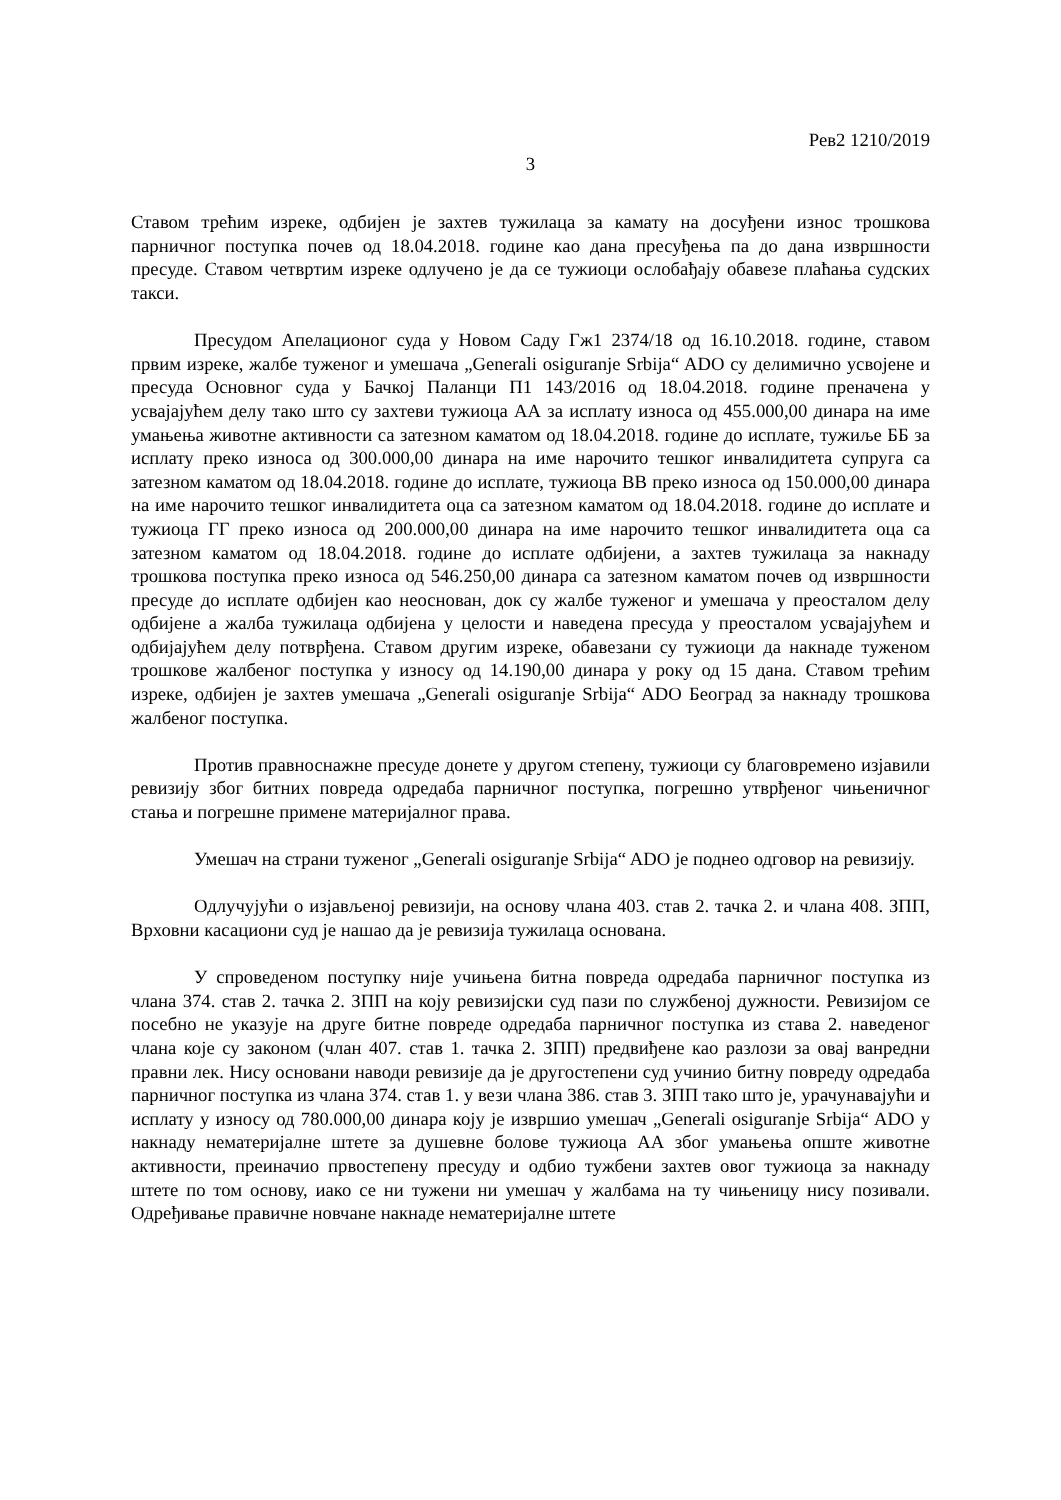Рев2 1210/2019
3
Ставом трећим изреке, одбијен је захтев тужилаца за камату на досуђени износ трошкова парничног поступка почев од 18.04.2018. године као дана пресуђења па до дана извршности пресуде. Ставом четвртим изреке одлучено је да се тужиоци ослобађају обавезе плаћања судских такси.
Пресудом Апелационог суда у Новом Саду Гж1 2374/18 од 16.10.2018. године, ставом првим изреке, жалбе туженог и умешача „Generali osiguranje Srbija“ ADO су делимично усвојене и пресуда Основног суда у Бачкој Паланци П1 143/2016 од 18.04.2018. године преначена у усвајајућем делу тако што су захтеви тужиоца АА за исплату износа од 455.000,00 динара на име умањења животне активности са затезном каматом од 18.04.2018. године до исплате, тужиље ББ за исплату преко износа од 300.000,00 динара на име нарочито тешког инвалидитета супруга са затезном каматом од 18.04.2018. године до исплате, тужиоца ВВ преко износа од 150.000,00 динара на име нарочито тешког инвалидитета оца са затезном каматом од 18.04.2018. године до исплате и тужиоца ГГ преко износа од 200.000,00 динара на име нарочито тешког инвалидитета оца са затезном каматом од 18.04.2018. године до исплате одбијени, а захтев тужилаца за накнаду трошкова поступка преко износа од 546.250,00 динара са затезном каматом почев од извршности пресуде до исплате одбијен као неоснован, док су жалбе туженог и умешача у преосталом делу одбијене а жалба тужилаца одбијена у целости и наведена пресуда у преосталом усвајајућем и одбијајућем делу потврђена. Ставом другим изреке, обавезани су тужиоци да накнаде туженом трошкове жалбеног поступка у износу од 14.190,00 динара у року од 15 дана. Ставом трећим изреке, одбијен је захтев умешача „Generali osiguranje Srbija“ ADO Београд за накнаду трошкова жалбеног поступка.
Против правноснажне пресуде донете у другом степену, тужиоци су благовремено изјавили ревизију због битних повреда одредаба парничног поступка, погрешно утврђеног чињеничног стања и погрешне примене материјалног права.
Умешач на страни туженог „Generali osiguranje Srbija“ ADO је поднео одговор на ревизију.
Одлучујући о изјављеној ревизији, на основу члана 403. став 2. тачка 2. и члана 408. ЗПП, Врховни касациони суд је нашао да је ревизија тужилаца основана.
У спроведеном поступку није учињена битна повреда одредаба парничног поступка из члана 374. став 2. тачка 2. ЗПП на коју ревизијски суд пази по службеној дужности. Ревизијом се посебно не указује на друге битне повреде одредаба парничног поступка из става 2. наведеног члана које су законом (члан 407. став 1. тачка 2. ЗПП) предвиђене као разлози за овај ванредни правни лек. Нису основани наводи ревизије да је другостепени суд учинио битну повреду одредаба парничног поступка из члана 374. став 1. у вези члана 386. став 3. ЗПП тако што је, урачунавајући и исплату у износу од 780.000,00 динара коју је извршио умешач „Generali osiguranje Srbija“ ADO у накнаду нематеријалне штете за душевне болове тужиоца АА због умањења опште животне активности, преиначио првостепену пресуду и одбио тужбени захтев овог тужиоца за накнаду штете по том основу, иако се ни тужени ни умешач у жалбама на ту чињеницу нису позивали. Одређивање правичне новчане накнаде нематеријалне штете